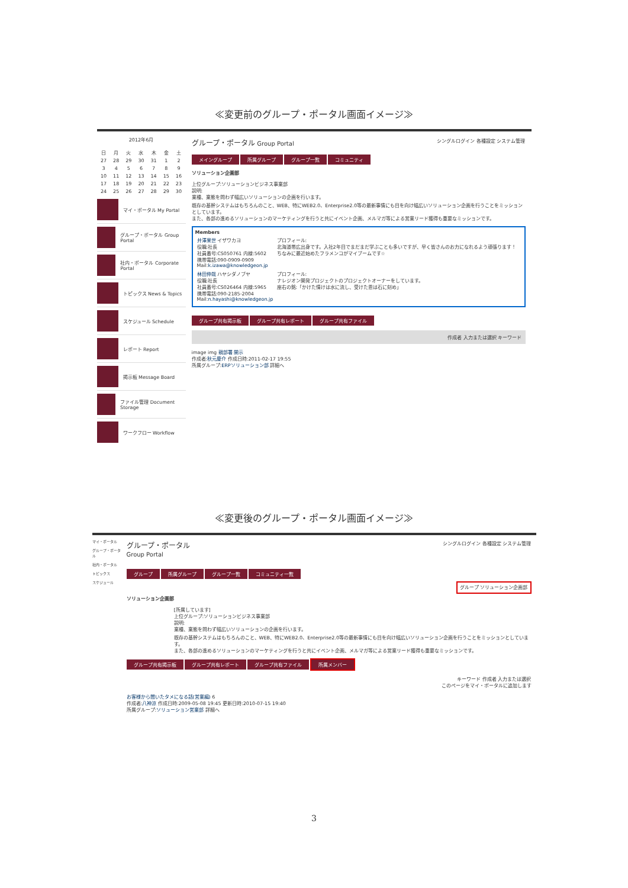≪変更前のグループ・ポータル画面イメージ≫
2012年6月
| 日 | 月 | 火 | 水 | 木 | 金 | 土 |
| 27 | 28 | 29 | 30 | 31 | 1 | 2 |
| 3 | 4 | 5 | 6 | 7 | 8 | 9 |
| 10 | 11 | 12 | 13 | 14 | 15 | 16 |
| 17 | 18 | 19 | 20 | 21 | 22 | 23 |
| 24 | 25 | 26 | 27 | 28 | 29 | 30 |
マイ・ポータル My Portal
グループ・ポータル Group Portal
社内・ポータル Corporate Portal
トピックス News & Topics
スケジュール Schedule
レポート Report
掲示板 Message Board
ファイル管理 Document Storage
ワークフロー Workflow
グループ・ポータル Group Portal シングルログイン 各種設定 システム管理
メイングループ 所属グループ グループ一覧 コミュニティ
ソリューション企画部
上位グループ:ソリューションビジネス事業部
説明:
業種、業態を問わず幅広いソリューションの企画を行います。
既存の基幹システムはもちろんのこと、WEB、特にWEB2.0、Enterprise2.0等の最新事情にも目を向け幅広いソリューション企画を行うことをミッションとしています。
また、各部の進めるソリューションのマーケティングを行うと共にイベント企画、メルマガ等による営業リード獲得も重要なミッションです。
Members
| 井澤果世 イザワカヨ 役職:社長 社員番号:CS050761 内線:5602 携帯電話:090-0909-0909 Mail: k.izawa@knowledgeon.jp | プロフィール: 北海道帯広出身です。入社2年目でまだまだ学ぶことも多いですが、早く皆さんのお力になれるよう頑張ります！ ちなみに最近始めたフラメンコがマイブームです☆ |
| 林田伸哉 ハヤシダノブヤ 役職:社長 社員番号:CS026464 内線:5965 携帯電話:090-2185-2004 Mail: n.hayashi@knowledgeon.jp | プロフィール: ナレジオン開発プロジェクトのプロジェクトオーナーをしています。 座右の銘:「かけた情けは水に流し、受けた恩は石に刻め」 |
グループ共有掲示板 グループ共有レポート グループ共有ファイル
作成者 入力または選択 キーワード
image img 親部署 開示
作成者:秋元慶介 作成日時:2011-02-17 19:55
所属グループ:ERPソリューション部 詳細へ
≪変更後のグループ・ポータル画面イメージ≫
マイ・ポータル
グループ・ポータル
社内・ポータル
トピックス
スケジュール
グループ・ポータル
Group Portal シングルログイン 各種設定 システム管理
グループ 所属グループ グループ一覧 コミュニティ一覧
グループ ソリューション企画部
ソリューション企画部
[所属しています]
上位グループ:ソリューションビジネス事業部
説明:
業種、業態を問わず幅広いソリューションの企画を行います。
既存の基幹システムはもちろんのこと、WEB、特にWEB2.0、Enterprise2.0等の最新事情にも目を向け幅広いソリューション企画を行うことをミッションとしています。
また、各部の進めるソリューションのマーケティングを行うと共にイベント企画、メルマガ等による営業リード獲得も重要なミッションです。
グループ共有掲示板 グループ共有レポート グループ共有ファイル 所属メンバー
キーワード 作成者 入力または選択
このページをマイ・ポータルに追加します
お客様から聞いたタメになる話(営業編) 6
作成者:八神涼 作成日時:2009-05-08 19:45 更新日時:2010-07-15 19:40
所属グループ:ソリューション営業部 詳細へ
3